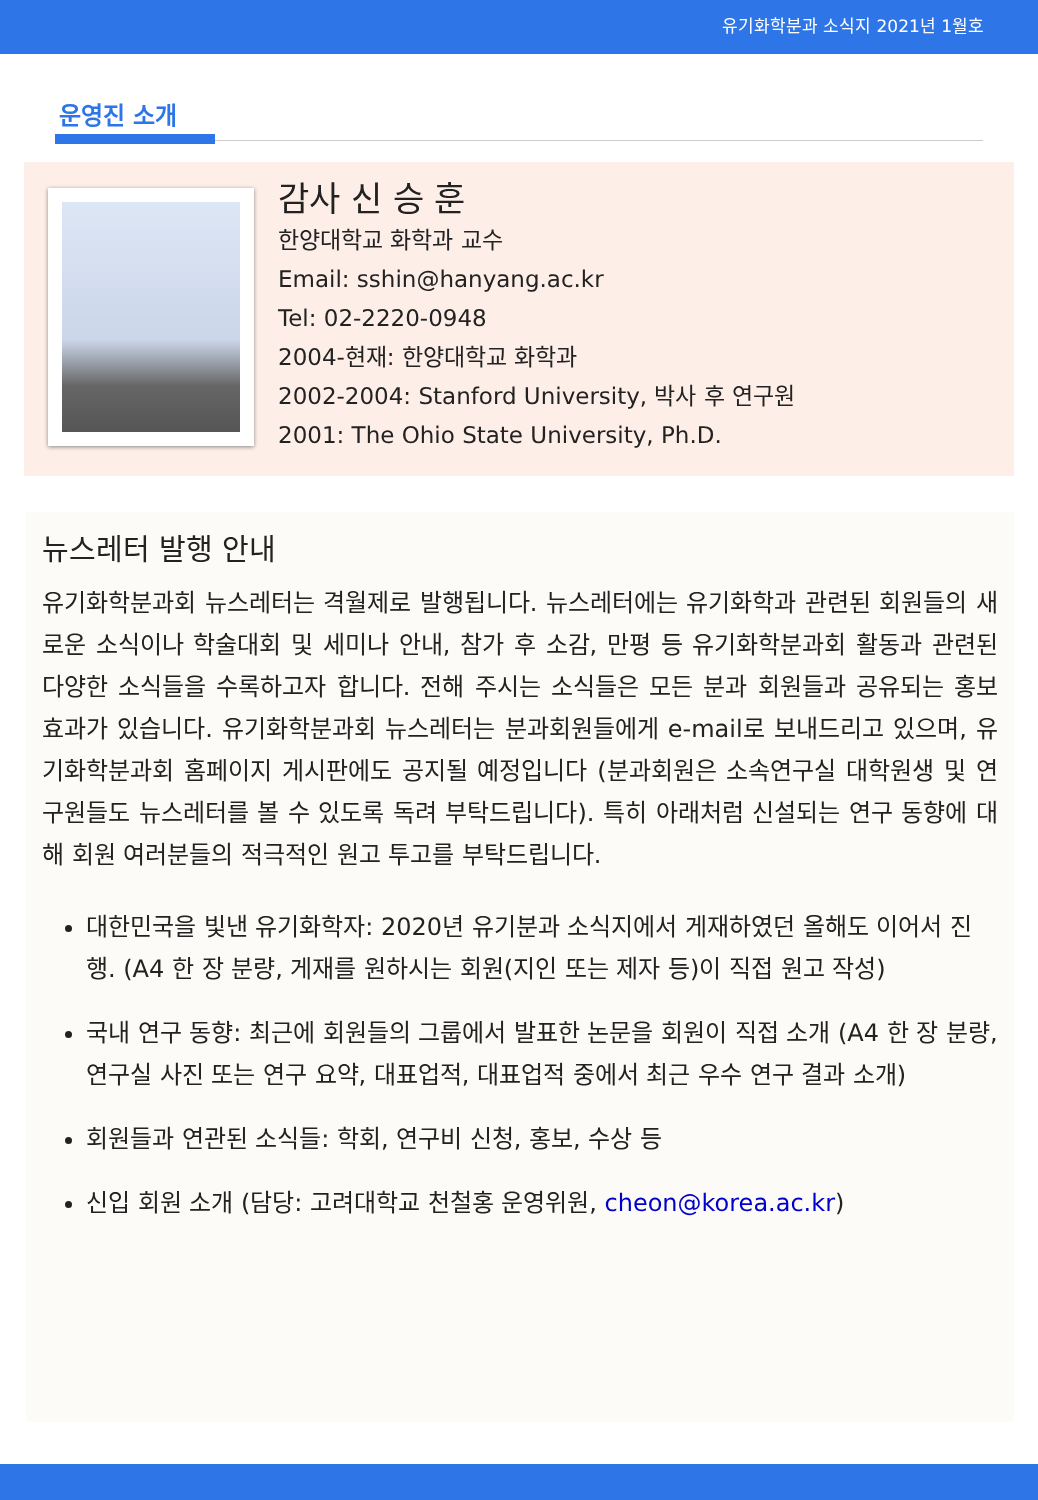유기화학분과 소식지 2021년 1월호
운영진 소개
감사 신 승 훈
한양대학교 화학과 교수
Email: sshin@hanyang.ac.kr
Tel: 02-2220-0948
2004-현재: 한양대학교 화학과
2002-2004: Stanford University, 박사 후 연구원
2001: The Ohio State University, Ph.D.
뉴스레터 발행 안내
유기화학분과회 뉴스레터는 격월제로 발행됩니다. 뉴스레터에는 유기화학과 관련된 회원들의 새로운 소식이나 학술대회 및 세미나 안내, 참가 후 소감, 만평 등 유기화학분과회 활동과 관련된 다양한 소식들을 수록하고자 합니다. 전해 주시는 소식들은 모든 분과 회원들과 공유되는 홍보 효과가 있습니다. 유기화학분과회 뉴스레터는 분과회원들에게 e-mail로 보내드리고 있으며, 유기화학분과회 홈페이지 게시판에도 공지될 예정입니다 (분과회원은 소속연구실 대학원생 및 연구원들도 뉴스레터를 볼 수 있도록 독려 부탁드립니다). 특히 아래처럼 신설되는 연구 동향에 대해 회원 여러분들의 적극적인 원고 투고를 부탁드립니다.
대한민국을 빛낸 유기화학자: 2020년 유기분과 소식지에서 게재하였던 올해도 이어서 진행. (A4 한 장 분량, 게재를 원하시는 회원(지인 또는 제자 등)이 직접 원고 작성)
국내 연구 동향: 최근에 회원들의 그룹에서 발표한 논문을 회원이 직접 소개 (A4 한 장 분량, 연구실 사진 또는 연구 요약, 대표업적, 대표업적 중에서 최근 우수 연구 결과 소개)
회원들과 연관된 소식들: 학회, 연구비 신청, 홍보, 수상 등
신입 회원 소개 (담당: 고려대학교 천철홍 운영위원, cheon@korea.ac.kr)